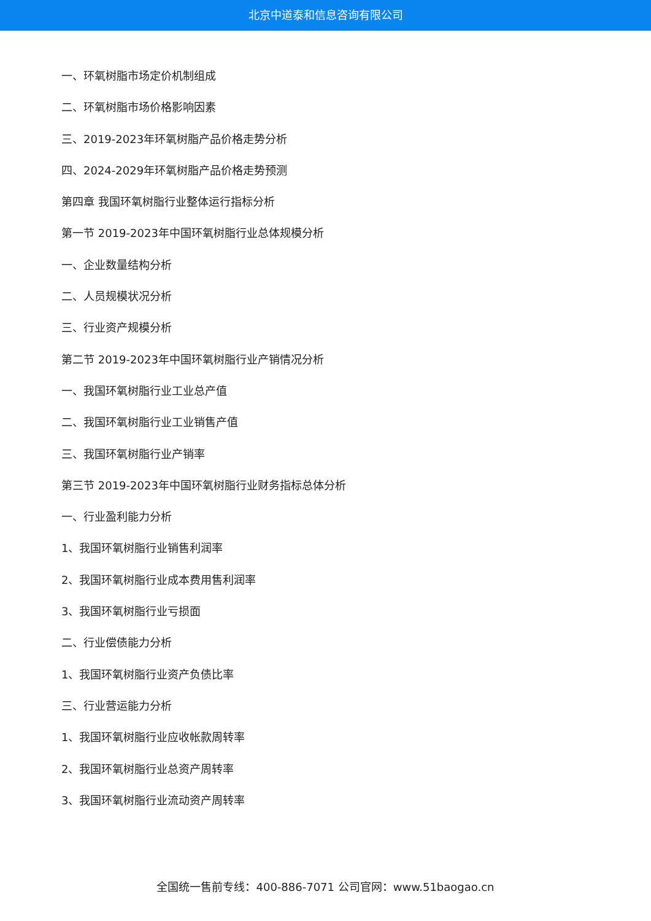北京中道泰和信息咨询有限公司
一、环氧树脂市场定价机制组成
二、环氧树脂市场价格影响因素
三、2019-2023年环氧树脂产品价格走势分析
四、2024-2029年环氧树脂产品价格走势预测
第四章 我国环氧树脂行业整体运行指标分析
第一节 2019-2023年中国环氧树脂行业总体规模分析
一、企业数量结构分析
二、人员规模状况分析
三、行业资产规模分析
第二节 2019-2023年中国环氧树脂行业产销情况分析
一、我国环氧树脂行业工业总产值
二、我国环氧树脂行业工业销售产值
三、我国环氧树脂行业产销率
第三节 2019-2023年中国环氧树脂行业财务指标总体分析
一、行业盈利能力分析
1、我国环氧树脂行业销售利润率
2、我国环氧树脂行业成本费用售利润率
3、我国环氧树脂行业亏损面
二、行业偿债能力分析
1、我国环氧树脂行业资产负债比率
三、行业营运能力分析
1、我国环氧树脂行业应收帐款周转率
2、我国环氧树脂行业总资产周转率
3、我国环氧树脂行业流动资产周转率
全国统一售前专线：400-886-7071 公司官网：www.51baogao.cn